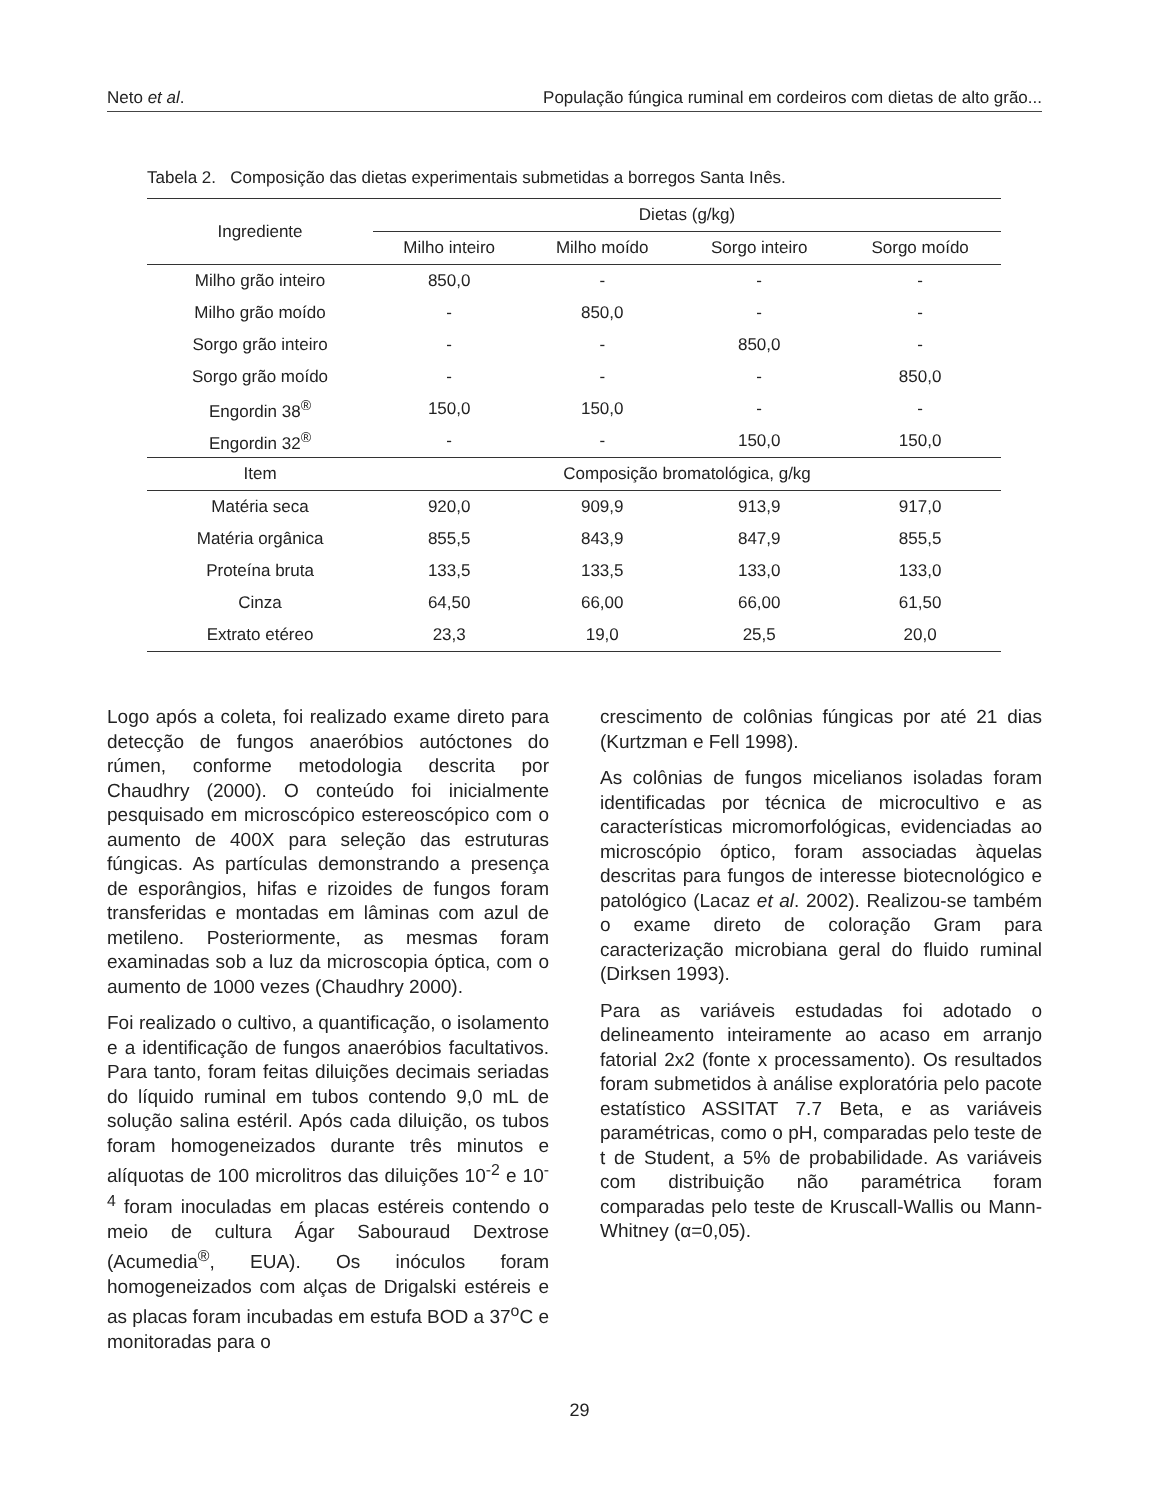Neto et al. População fúngica ruminal em cordeiros com dietas de alto grão...
Tabela 2. Composição das dietas experimentais submetidas a borregos Santa Inês.
| Ingrediente | Dietas (g/kg) | | | |
| --- | --- | --- | --- | --- |
| | Milho inteiro | Milho moído | Sorgo inteiro | Sorgo moído |
| Milho grão inteiro | 850,0 | - | - | - |
| Milho grão moído | - | 850,0 | - | - |
| Sorgo grão inteiro | - | - | 850,0 | - |
| Sorgo grão moído | - | - | - | 850,0 |
| Engordin 38<sup>®</sup> | 150,0 | 150,0 | - | - |
| Engordin 32<sup>®</sup> | - | - | 150,0 | 150,0 |
| Item | Composição bromatológica, g/kg | | | |
| Matéria seca | 920,0 | 909,9 | 913,9 | 917,0 |
| Matéria orgânica | 855,5 | 843,9 | 847,9 | 855,5 |
| Proteína bruta | 133,5 | 133,5 | 133,0 | 133,0 |
| Cinza | 64,50 | 66,00 | 66,00 | 61,50 |
| Extrato etéreo | 23,3 | 19,0 | 25,5 | 20,0 |
Logo após a coleta, foi realizado exame direto para detecção de fungos anaeróbios autóctones do rúmen, conforme metodologia descrita por Chaudhry (2000). O conteúdo foi inicialmente pesquisado em microscópico estereoscópico com o aumento de 400X para seleção das estruturas fúngicas. As partículas demonstrando a presença de esporângios, hifas e rizoides de fungos foram transferidas e montadas em lâminas com azul de metileno. Posteriormente, as mesmas foram examinadas sob a luz da microscopia óptica, com o aumento de 1000 vezes (Chaudhry 2000).
Foi realizado o cultivo, a quantificação, o isolamento e a identificação de fungos anaeróbios facultativos. Para tanto, foram feitas diluições decimais seriadas do líquido ruminal em tubos contendo 9,0 mL de solução salina estéril. Após cada diluição, os tubos foram homogeneizados durante três minutos e alíquotas de 100 microlitros das diluições 10<sup>-2</sup> e 10<sup>-4</sup> foram inoculadas em placas estéreis contendo o meio de cultura Ágar Sabouraud Dextrose (Acumedia<sup>®</sup>, EUA). Os inóculos foram homogeneizados com alças de Drigalski estéreis e as placas foram incubadas em estufa BOD a 37<sup>o</sup>C e monitoradas para o
crescimento de colônias fúngicas por até 21 dias (Kurtzman e Fell 1998).
As colônias de fungos micelianos isoladas foram identificadas por técnica de microcultivo e as características micromorfológicas, evidenciadas ao microscópio óptico, foram associadas àquelas descritas para fungos de interesse biotecnológico e patológico (Lacaz et al. 2002). Realizou-se também o exame direto de coloração Gram para caracterização microbiana geral do fluido ruminal (Dirksen 1993).
Para as variáveis estudadas foi adotado o delineamento inteiramente ao acaso em arranjo fatorial 2x2 (fonte x processamento). Os resultados foram submetidos à análise exploratória pelo pacote estatístico ASSITAT 7.7 Beta, e as variáveis paramétricas, como o pH, comparadas pelo teste de t de Student, a 5% de probabilidade. As variáveis com distribuição não paramétrica foram comparadas pelo teste de Kruscall-Wallis ou Mann-Whitney (α=0,05).
29